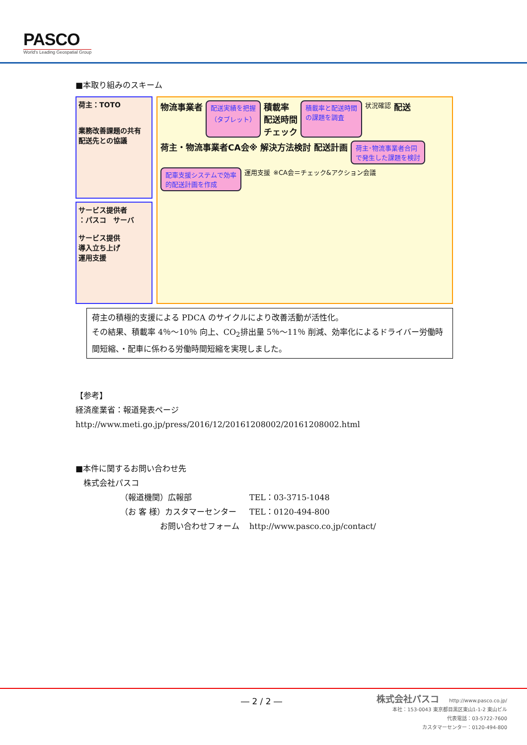PASCO
World's Leading Geospatial Group
■本取り組みのスキーム
荷主：TOTO
業務改善課題の共有
配送先との協議
サービス提供者
：パスコ　サーバ
サービス提供
導入立ち上げ
運用支援
物流事業者 配送実績を把握
（タブレット） 積載率
配送時間
チェック 積載率と配送時間
の課題を調査 状況確認 配送 荷主・物流事業者CA会※ 解決方法検討 配送計画 荷主･物流事業者合同
で発生した課題を検討 配車支援システムで効率
的配送計画を作成 運用支援 ※CA会＝チェック&アクション会議
荷主の積極的支援による PDCA のサイクルにより改善活動が活性化。
その結果、積載率 4％～10％ 向上、CO<sub>2</sub>排出量 5％～11％ 削減、効率化によるドライバー労働時間短縮、・配車に係わる労働時間短縮を実現しました。
【参考】
経済産業省：報道発表ページ
http://www.meti.go.jp/press/2016/12/20161208002/20161208002.html
■本件に関するお問い合わせ先
　株式会社パスコ
（報道機関）広報部 TEL：03-3715-1048 （お 客 様）カスタマーセンター TEL：0120-494-800 お問い合わせフォーム http://www.pasco.co.jp/contact/
― 2 / 2 ―
株式会社パスコ　　http://www.pasco.co.jp/
本社：153-0043 東京都目黒区東山1-1-2 東山ビル
代表電話：03-5722-7600
カスタマーセンター：0120-494-800